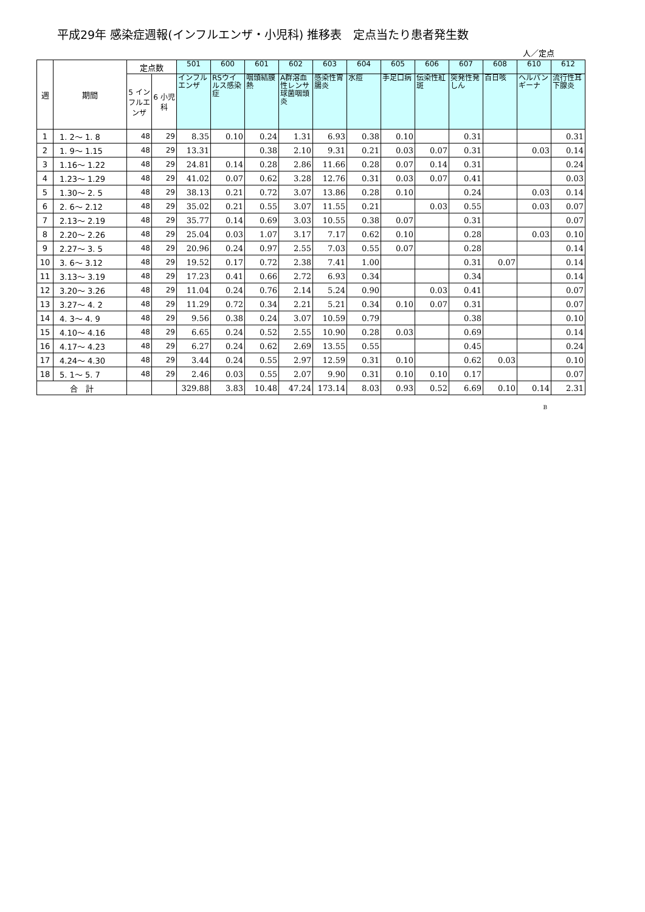平成29年 感染症週報(インフルエンザ・小児科) 推移表　定点当たり患者発生数
人／定点
| 週 | 期間 | 定点数 | | 501 | 600 | 601 | 602 | 603 | 604 | 605 | 606 | 607 | 608 | 610 | 612 |
| --- | --- | --- | --- | --- | --- | --- | --- | --- | --- | --- | --- | --- | --- | --- | --- |
| | | 5 インフルエンザ | 6 小児科 | インフルエンザ | RSウイルス感染症 | 咽頭結膜熱 | A群溶血性レンサ球菌咽頭炎 | 感染性胃腸炎 | 水痘 | 手足口病 | 伝染性紅斑 | 突発性発しん | 百日咳 | ヘルパンギーナ | 流行性耳下腺炎 |
| 1 | 1. 2～ 1. 8 | 48 | 29 | 8.35 | 0.10 | 0.24 | 1.31 | 6.93 | 0.38 | 0.10 | | 0.31 | | | 0.31 |
| 2 | 1. 9～ 1.15 | 48 | 29 | 13.31 | | 0.38 | 2.10 | 9.31 | 0.21 | 0.03 | 0.07 | 0.31 | | 0.03 | 0.14 |
| 3 | 1.16～ 1.22 | 48 | 29 | 24.81 | 0.14 | 0.28 | 2.86 | 11.66 | 0.28 | 0.07 | 0.14 | 0.31 | | | 0.24 |
| 4 | 1.23～ 1.29 | 48 | 29 | 41.02 | 0.07 | 0.62 | 3.28 | 12.76 | 0.31 | 0.03 | 0.07 | 0.41 | | | 0.03 |
| 5 | 1.30～ 2. 5 | 48 | 29 | 38.13 | 0.21 | 0.72 | 3.07 | 13.86 | 0.28 | 0.10 | | 0.24 | | 0.03 | 0.14 |
| 6 | 2. 6～ 2.12 | 48 | 29 | 35.02 | 0.21 | 0.55 | 3.07 | 11.55 | 0.21 | | 0.03 | 0.55 | | 0.03 | 0.07 |
| 7 | 2.13～ 2.19 | 48 | 29 | 35.77 | 0.14 | 0.69 | 3.03 | 10.55 | 0.38 | 0.07 | | 0.31 | | | 0.07 |
| 8 | 2.20～ 2.26 | 48 | 29 | 25.04 | 0.03 | 1.07 | 3.17 | 7.17 | 0.62 | 0.10 | | 0.28 | | 0.03 | 0.10 |
| 9 | 2.27～ 3. 5 | 48 | 29 | 20.96 | 0.24 | 0.97 | 2.55 | 7.03 | 0.55 | 0.07 | | 0.28 | | | 0.14 |
| 10 | 3. 6～ 3.12 | 48 | 29 | 19.52 | 0.17 | 0.72 | 2.38 | 7.41 | 1.00 | | | 0.31 | 0.07 | | 0.14 |
| 11 | 3.13～ 3.19 | 48 | 29 | 17.23 | 0.41 | 0.66 | 2.72 | 6.93 | 0.34 | | | 0.34 | | | 0.14 |
| 12 | 3.20～ 3.26 | 48 | 29 | 11.04 | 0.24 | 0.76 | 2.14 | 5.24 | 0.90 | | 0.03 | 0.41 | | | 0.07 |
| 13 | 3.27～ 4. 2 | 48 | 29 | 11.29 | 0.72 | 0.34 | 2.21 | 5.21 | 0.34 | 0.10 | 0.07 | 0.31 | | | 0.07 |
| 14 | 4. 3～ 4. 9 | 48 | 29 | 9.56 | 0.38 | 0.24 | 3.07 | 10.59 | 0.79 | | | 0.38 | | | 0.10 |
| 15 | 4.10～ 4.16 | 48 | 29 | 6.65 | 0.24 | 0.52 | 2.55 | 10.90 | 0.28 | 0.03 | | 0.69 | | | 0.14 |
| 16 | 4.17～ 4.23 | 48 | 29 | 6.27 | 0.24 | 0.62 | 2.69 | 13.55 | 0.55 | | | 0.45 | | | 0.24 |
| 17 | 4.24～ 4.30 | 48 | 29 | 3.44 | 0.24 | 0.55 | 2.97 | 12.59 | 0.31 | 0.10 | | 0.62 | 0.03 | | 0.10 |
| 18 | 5. 1～ 5. 7 | 48 | 29 | 2.46 | 0.03 | 0.55 | 2.07 | 9.90 | 0.31 | 0.10 | 0.10 | 0.17 | | | 0.07 |
| 合 計 | | | | 329.88 | 3.83 | 10.48 | 47.24 | 173.14 | 8.03 | 0.93 | 0.52 | 6.69 | 0.10 | 0.14 | 2.31 |
B